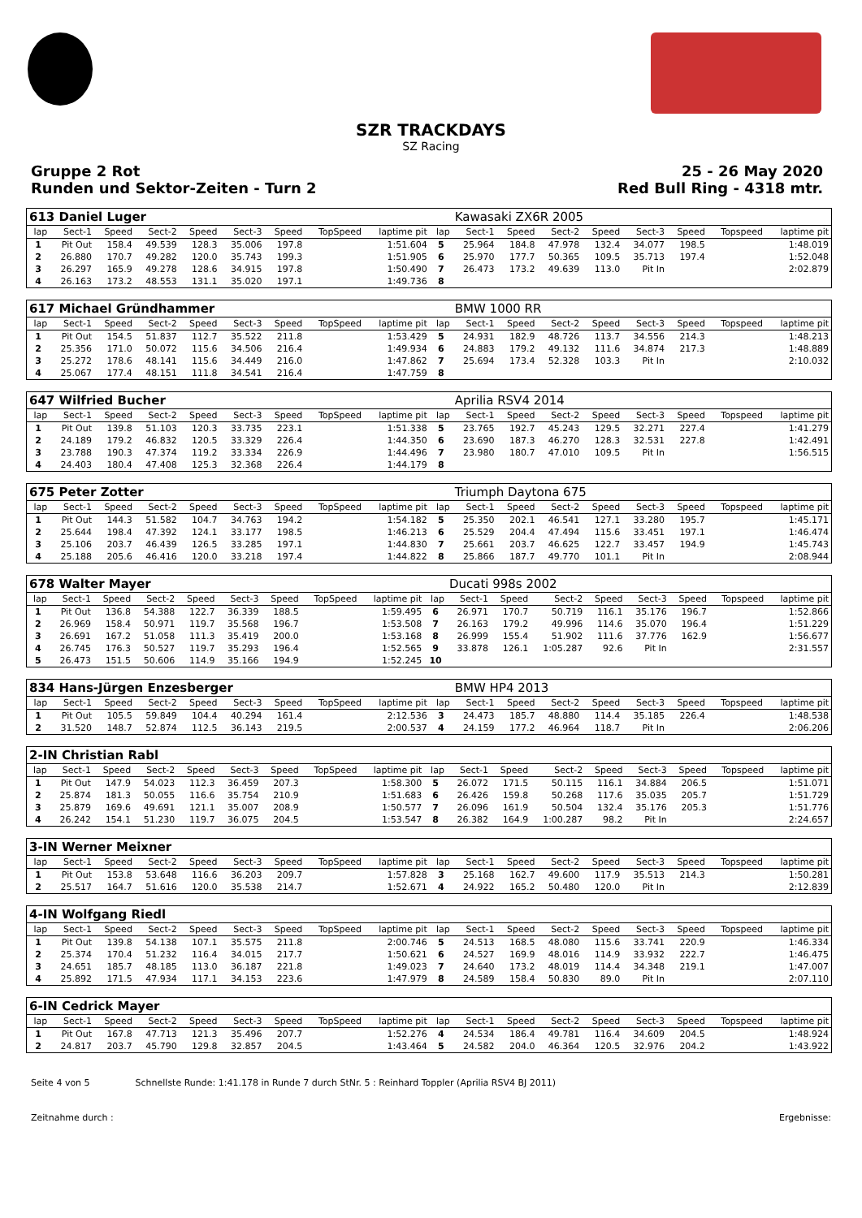SZR TRACKDAYS
SZ Racing
Gruppe 2 Rot 25 - 26 May 2020
Runden und Sektor-Zeiten - Turn 2 Red Bull Ring - 4318 mtr.
| 613 Daniel Luger | | | | | | | | | | Kawasaki ZX6R 2005 | | | | | | | |
| lap | Sect-1 | Speed | Sect-2 | Speed | Sect-3 | Speed | TopSpeed | laptime pit | lap | Sect-1 | Speed | Sect-2 | Speed | Sect-3 | Speed | Topspeed | laptime pit |
| 1 | Pit Out | 158.4 | 49.539 | 128.3 | 35.006 | 197.8 | | 1:51.604 | 5 | 25.964 | 184.8 | 47.978 | 132.4 | 34.077 | 198.5 | | 1:48.019 |
| 2 | 26.880 | 170.7 | 49.282 | 120.0 | 35.743 | 199.3 | | 1:51.905 | 6 | 25.970 | 177.7 | 50.365 | 109.5 | 35.713 | 197.4 | | 1:52.048 |
| 3 | 26.297 | 165.9 | 49.278 | 128.6 | 34.915 | 197.8 | | 1:50.490 | 7 | 26.473 | 173.2 | 49.639 | 113.0 | Pit In | | | 2:02.879 |
| 4 | 26.163 | 173.2 | 48.553 | 131.1 | 35.020 | 197.1 | | 1:49.736 | 8 | | | | | | | | |
| 617 Michael Gründhammer | | | | | | | | | | BMW 1000 RR | | | | | | | |
| lap | Sect-1 | Speed | Sect-2 | Speed | Sect-3 | Speed | TopSpeed | laptime pit | lap | Sect-1 | Speed | Sect-2 | Speed | Sect-3 | Speed | Topspeed | laptime pit |
| 1 | Pit Out | 154.5 | 51.837 | 112.7 | 35.522 | 211.8 | | 1:53.429 | 5 | 24.931 | 182.9 | 48.726 | 113.7 | 34.556 | 214.3 | | 1:48.213 |
| 2 | 25.356 | 171.0 | 50.072 | 115.6 | 34.506 | 216.4 | | 1:49.934 | 6 | 24.883 | 179.2 | 49.132 | 111.6 | 34.874 | 217.3 | | 1:48.889 |
| 3 | 25.272 | 178.6 | 48.141 | 115.6 | 34.449 | 216.0 | | 1:47.862 | 7 | 25.694 | 173.4 | 52.328 | 103.3 | Pit In | | | 2:10.032 |
| 4 | 25.067 | 177.4 | 48.151 | 111.8 | 34.541 | 216.4 | | 1:47.759 | 8 | | | | | | | | |
| 647 Wilfried Bucher | | | | | | | | | | Aprilia RSV4 2014 | | | | | | | |
| lap | Sect-1 | Speed | Sect-2 | Speed | Sect-3 | Speed | TopSpeed | laptime pit | lap | Sect-1 | Speed | Sect-2 | Speed | Sect-3 | Speed | Topspeed | laptime pit |
| 1 | Pit Out | 139.8 | 51.103 | 120.3 | 33.735 | 223.1 | | 1:51.338 | 5 | 23.765 | 192.7 | 45.243 | 129.5 | 32.271 | 227.4 | | 1:41.279 |
| 2 | 24.189 | 179.2 | 46.832 | 120.5 | 33.329 | 226.4 | | 1:44.350 | 6 | 23.690 | 187.3 | 46.270 | 128.3 | 32.531 | 227.8 | | 1:42.491 |
| 3 | 23.788 | 190.3 | 47.374 | 119.2 | 33.334 | 226.9 | | 1:44.496 | 7 | 23.980 | 180.7 | 47.010 | 109.5 | Pit In | | | 1:56.515 |
| 4 | 24.403 | 180.4 | 47.408 | 125.3 | 32.368 | 226.4 | | 1:44.179 | 8 | | | | | | | | |
| 675 Peter Zotter | | | | | | | | | | Triumph Daytona 675 | | | | | | | |
| lap | Sect-1 | Speed | Sect-2 | Speed | Sect-3 | Speed | TopSpeed | laptime pit | lap | Sect-1 | Speed | Sect-2 | Speed | Sect-3 | Speed | Topspeed | laptime pit |
| 1 | Pit Out | 144.3 | 51.582 | 104.7 | 34.763 | 194.2 | | 1:54.182 | 5 | 25.350 | 202.1 | 46.541 | 127.1 | 33.280 | 195.7 | | 1:45.171 |
| 2 | 25.644 | 198.4 | 47.392 | 124.1 | 33.177 | 198.5 | | 1:46.213 | 6 | 25.529 | 204.4 | 47.494 | 115.6 | 33.451 | 197.1 | | 1:46.474 |
| 3 | 25.106 | 203.7 | 46.439 | 126.5 | 33.285 | 197.1 | | 1:44.830 | 7 | 25.661 | 203.7 | 46.625 | 122.7 | 33.457 | 194.9 | | 1:45.743 |
| 4 | 25.188 | 205.6 | 46.416 | 120.0 | 33.218 | 197.4 | | 1:44.822 | 8 | 25.866 | 187.7 | 49.770 | 101.1 | Pit In | | | 2:08.944 |
| 678 Walter Mayer | | | | | | | | | | Ducati 998s 2002 | | | | | | | |
| lap | Sect-1 | Speed | Sect-2 | Speed | Sect-3 | Speed | TopSpeed | laptime pit | lap | Sect-1 | Speed | Sect-2 | Speed | Sect-3 | Speed | Topspeed | laptime pit |
| 1 | Pit Out | 136.8 | 54.388 | 122.7 | 36.339 | 188.5 | | 1:59.495 | 6 | 26.971 | 170.7 | 50.719 | 116.1 | 35.176 | 196.7 | | 1:52.866 |
| 2 | 26.969 | 158.4 | 50.971 | 119.7 | 35.568 | 196.7 | | 1:53.508 | 7 | 26.163 | 179.2 | 49.996 | 114.6 | 35.070 | 196.4 | | 1:51.229 |
| 3 | 26.691 | 167.2 | 51.058 | 111.3 | 35.419 | 200.0 | | 1:53.168 | 8 | 26.999 | 155.4 | 51.902 | 111.6 | 37.776 | 162.9 | | 1:56.677 |
| 4 | 26.745 | 176.3 | 50.527 | 119.7 | 35.293 | 196.4 | | 1:52.565 | 9 | 33.878 | 126.1 | 1:05.287 | 92.6 | Pit In | | | 2:31.557 |
| 5 | 26.473 | 151.5 | 50.606 | 114.9 | 35.166 | 194.9 | | 1:52.245 | 10 | | | | | | | | |
| 834 Hans-Jürgen Enzesberger | | | | | | | | | | BMW HP4 2013 | | | | | | | |
| lap | Sect-1 | Speed | Sect-2 | Speed | Sect-3 | Speed | TopSpeed | laptime pit | lap | Sect-1 | Speed | Sect-2 | Speed | Sect-3 | Speed | Topspeed | laptime pit |
| 1 | Pit Out | 105.5 | 59.849 | 104.4 | 40.294 | 161.4 | | 2:12.536 | 3 | 24.473 | 185.7 | 48.880 | 114.4 | 35.185 | 226.4 | | 1:48.538 |
| 2 | 31.520 | 148.7 | 52.874 | 112.5 | 36.143 | 219.5 | | 2:00.537 | 4 | 24.159 | 177.2 | 46.964 | 118.7 | Pit In | | | 2:06.206 |
| 2-IN Christian Rabl | | | | | | | | | | | | | | | | | |
| lap | Sect-1 | Speed | Sect-2 | Speed | Sect-3 | Speed | TopSpeed | laptime pit | lap | Sect-1 | Speed | Sect-2 | Speed | Sect-3 | Speed | Topspeed | laptime pit |
| 1 | Pit Out | 147.9 | 54.023 | 112.3 | 36.459 | 207.3 | | 1:58.300 | 5 | 26.072 | 171.5 | 50.115 | 116.1 | 34.884 | 206.5 | | 1:51.071 |
| 2 | 25.874 | 181.3 | 50.055 | 116.6 | 35.754 | 210.9 | | 1:51.683 | 6 | 26.426 | 159.8 | 50.268 | 117.6 | 35.035 | 205.7 | | 1:51.729 |
| 3 | 25.879 | 169.6 | 49.691 | 121.1 | 35.007 | 208.9 | | 1:50.577 | 7 | 26.096 | 161.9 | 50.504 | 132.4 | 35.176 | 205.3 | | 1:51.776 |
| 4 | 26.242 | 154.1 | 51.230 | 119.7 | 36.075 | 204.5 | | 1:53.547 | 8 | 26.382 | 164.9 | 1:00.287 | 98.2 | Pit In | | | 2:24.657 |
| 3-IN Werner Meixner | | | | | | | | | | | | | | | | | |
| lap | Sect-1 | Speed | Sect-2 | Speed | Sect-3 | Speed | TopSpeed | laptime pit | lap | Sect-1 | Speed | Sect-2 | Speed | Sect-3 | Speed | Topspeed | laptime pit |
| 1 | Pit Out | 153.8 | 53.648 | 116.6 | 36.203 | 209.7 | | 1:57.828 | 3 | 25.168 | 162.7 | 49.600 | 117.9 | 35.513 | 214.3 | | 1:50.281 |
| 2 | 25.517 | 164.7 | 51.616 | 120.0 | 35.538 | 214.7 | | 1:52.671 | 4 | 24.922 | 165.2 | 50.480 | 120.0 | Pit In | | | 2:12.839 |
| 4-IN Wolfgang Riedl | | | | | | | | | | | | | | | | | |
| lap | Sect-1 | Speed | Sect-2 | Speed | Sect-3 | Speed | TopSpeed | laptime pit | lap | Sect-1 | Speed | Sect-2 | Speed | Sect-3 | Speed | Topspeed | laptime pit |
| 1 | Pit Out | 139.8 | 54.138 | 107.1 | 35.575 | 211.8 | | 2:00.746 | 5 | 24.513 | 168.5 | 48.080 | 115.6 | 33.741 | 220.9 | | 1:46.334 |
| 2 | 25.374 | 170.4 | 51.232 | 116.4 | 34.015 | 217.7 | | 1:50.621 | 6 | 24.527 | 169.9 | 48.016 | 114.9 | 33.932 | 222.7 | | 1:46.475 |
| 3 | 24.651 | 185.7 | 48.185 | 113.0 | 36.187 | 221.8 | | 1:49.023 | 7 | 24.640 | 173.2 | 48.019 | 114.4 | 34.348 | 219.1 | | 1:47.007 |
| 4 | 25.892 | 171.5 | 47.934 | 117.1 | 34.153 | 223.6 | | 1:47.979 | 8 | 24.589 | 158.4 | 50.830 | 89.0 | Pit In | | | 2:07.110 |
| 6-IN Cedrick Mayer | | | | | | | | | | | | | | | | | |
| lap | Sect-1 | Speed | Sect-2 | Speed | Sect-3 | Speed | TopSpeed | laptime pit | lap | Sect-1 | Speed | Sect-2 | Speed | Sect-3 | Speed | Topspeed | laptime pit |
| 1 | Pit Out | 167.8 | 47.713 | 121.3 | 35.496 | 207.7 | | 1:52.276 | 4 | 24.534 | 186.4 | 49.781 | 116.4 | 34.609 | 204.5 | | 1:48.924 |
| 2 | 24.817 | 203.7 | 45.790 | 129.8 | 32.857 | 204.5 | | 1:43.464 | 5 | 24.582 | 204.0 | 46.364 | 120.5 | 32.976 | 204.2 | | 1:43.922 |
Seite 4 von 5 Schnellste Runde: 1:41.178 in Runde 7 durch StNr. 5 : Reinhard Toppler (Aprilia RSV4 BJ 2011)
Zeitnahme durch : Ergebnisse: